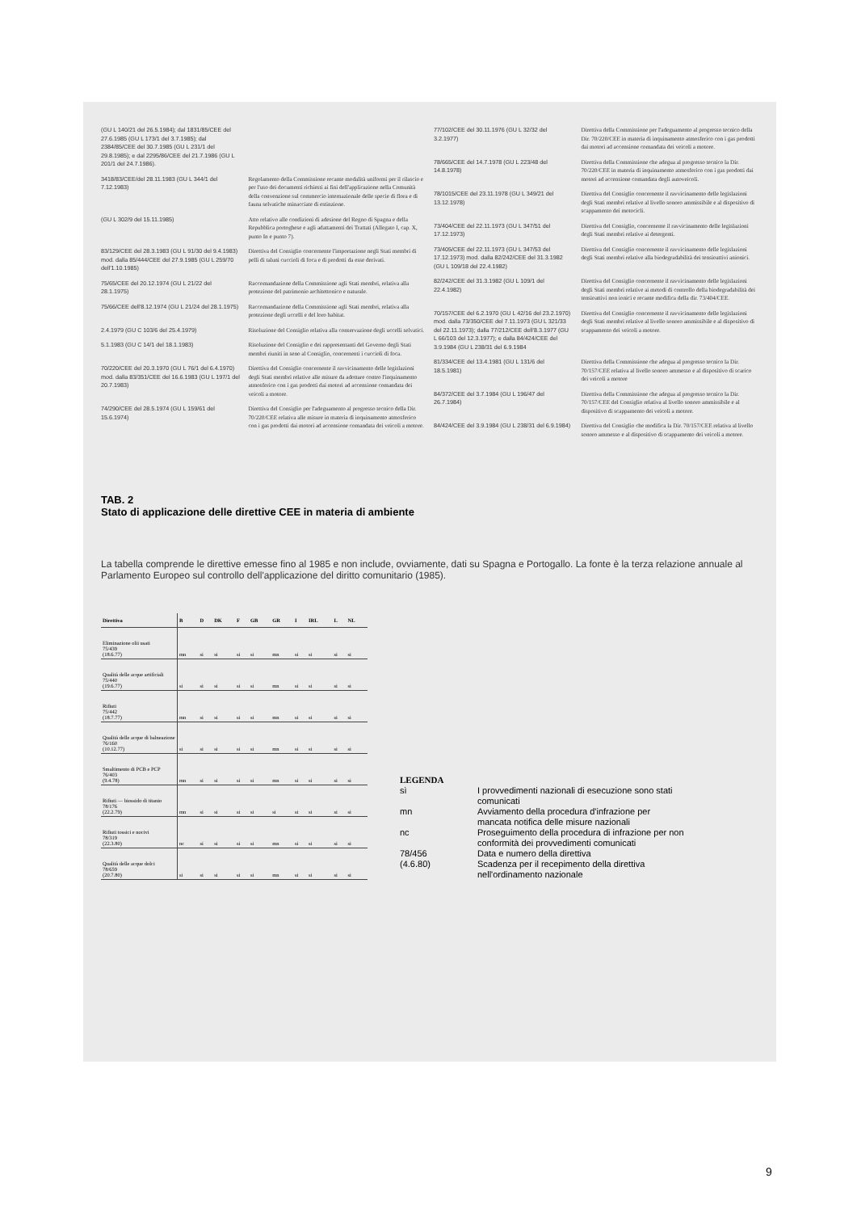(GU L 140/21 del 26.5.1984); dal 1831/85/CEE del 27.6.1985 (GU L 173/1 del 3.7.1985); dal 2384/85/CEE del 30.7.1985 (GU L 231/1 del 29.8.1985); e dal 2295/86/CEE del 21.7.1986 (GU L 201/1 del 24.7.1986).
3418/83/CEE/del 28.11.1983 (GU L 344/1 del 7.12.1983)
Regolamento della Commissione recante modalità uniformi per il rilascio e per l'uso dei documenti richiesti ai fini dell'applicazione nella Comunità della convenzione sul commercio internazionale delle specie di flora e di fauna selvatiche minacciate di estinzione.
(GU L 302/9 del 15.11.1985) Atto relativo alle condizioni di adesione del Regno di Spagna e della Repubblica portoghese e agli adattamenti dei Trattati (Allegato I, cap. X, punto In e punto 7).
83/129/CEE del 28.3.1983 (GU L 91/30 del 9.4.1983) mod. dalla 85/444/CEE del 27.9.1985 (GU L 259/70 dell'1.10.1985)
Direttiva del Consiglio concernente l'importazione negli Stati membri di pelli di taluni cuccioli di foca e di prodotti da esse derivati.
75/65/CEE del 20.12.1974 (GU L 21/22 del 28.1.1975)
Raccomandazione della Commissione agli Stati membri, relativa alla protezione del patrimonio architettonico e naturale.
75/66/CEE dell'8.12.1974 (GU L 21/24 del 28.1.1975)
Raccomandazione della Commissione agli Stati membri, relativa alla protezione degli uccelli e del loro habitat.
2.4.1979 (GU C 103/6 del 25.4.1979)
Risoluzione del Consiglio relativa alla conservazione degli uccelli selvatici.
5.1.1983 (GU C 14/1 del 18.1.1983)
Risoluzione del Consiglio e dei rappresentanti del Governo degli Stati membri riuniti in seno al Consiglio, concernenti i cuccioli di foca.
70/220/CEE del 20.3.1970 (GU L 76/1 del 6.4.1970) mod. dalla 83/351/CEE del 16.6.1983 (GU L 197/1 del 20.7.1983)
Direttiva del Consiglio concernente il ravvicinamento delle legislazioni degli Stati membri relative alle misure da adottare contro l'inquinamento atmosferico con i gas prodotti dai motori ad accensione comandata dei veicoli a motore.
74/290/CEE del 28.5.1974 (GU L 159/61 del 15.6.1974)
Direttiva del Consiglio per l'adeguamento al progresso tecnico della Dir. 70/220/CEE relativa alle misure in materia di inquinamento atmosferico con i gas prodotti dai motori ad accensione comandata dei veicoli a motore.
77/102/CEE del 30.11.1976 (GU L 32/32 del 3.2.1977)
Direttiva della Commissione per l'adeguamento al progresso tecnico della Dir. 70/220/CEE in materia di inquinamento atmosferico con i gas prodotti dai motori ad accensione comandata dei veicoli a motore.
78/665/CEE del 14.7.1978 (GU L 223/48 del 14.8.1978)
Direttiva della Commissione che adegua al progresso tecnico la Dir. 70/220/CEE in materia di inquinamento atmosferico con i gas prodotti dai motori ad accensione comandata degli autoveicoli.
78/1015/CEE del 23.11.1978 (GU L 349/21 del 13.12.1978)
Direttiva del Consiglio concernente il ravvicinamento delle legislazioni degli Stati membri relative al livello sonoro ammissibile e al dispositivo di scappamento dei motocicli.
73/404/CEE del 22.11.1973 (GU L 347/51 del 17.12.1973)
Direttiva del Consiglio, concernente il ravvicinamento delle legislazioni degli Stati membri relative ai detergenti.
73/405/CEE del 22.11.1973 (GU L 347/53 del 17.12.1973) mod. dalla 82/242/CEE del 31.3.1982 (GU L 109/18 del 22.4.1982)
Direttiva del Consiglio concernente il ravvicinamento delle legislazioni degli Stati membri relative alla biodegradabilità dei tensioattivi anionici.
82/242/CEE del 31.3.1982 (GU L 109/1 del 22.4.1982)
Direttiva del Consiglio concernente il ravvicinamento delle legislazioni degli Stati membri relative ai metodi di controllo della biodegradabilità dei tensioattivi non ionici e recante modifica della dir. 73/404/CEE.
70/157/CEE del 6.2.1970 (GU L 42/16 del 23.2.1970) mod. dalla 73/350/CEE del 7.11.1973 (GU L 321/33 del 22.11.1973); dalla 77/212/CEE dell'8.3.1977 (GU L 66/103 del 12.3.1977); e dalla 84/424/CEE del 3.9.1984 (GU L 238/31 del 6.9.1984
Direttiva del Consiglio concernente il ravvicinamento delle legislazioni degli Stati membri relative al livello sonoro ammissibile e al dispositivo di scappamento dei veicoli a motore.
81/334/CEE del 13.4.1981 (GU L 131/6 del 18.5.1981)
Direttiva della Commissione che adegua al progresso tecnico la Dir. 70/157/CEE relativa al livello sonoro ammesso e al dispositivo di scarico dei veicoli a motore
84/372/CEE del 3.7.1984 (GU L 196/47 del 26.7.1984)
Direttiva della Commissione che adegua al progresso tecnico la Dir. 70/157/CEE del Consiglio relativa al livello sonoro ammissibile e al dispositivo di scappamento dei veicoli a motore.
84/424/CEE del 3.9.1984 (GU L 238/31 del 6.9.1984)
Direttiva del Consiglio che modifica la Dir. 70/157/CEE relativa al livello sonoro ammesso e al dispositivo di scappamento dei veicoli a motore.
TAB. 2
Stato di applicazione delle direttive CEE in materia di ambiente
La tabella comprende le direttive emesse fino al 1985 e non include, ovviamente, dati su Spagna e Portogallo. La fonte è la terza relazione annuale al Parlamento Europeo sul controllo dell'applicazione del diritto comunitario (1985).
| Direttiva | B | D | DK | F | GB | GR | I | IRL | L | NL |
| --- | --- | --- | --- | --- | --- | --- | --- | --- | --- | --- |
| Eliminazione olii usati 75/439 (18.6.77) | mn | si | si | si | si | mn | si | si | si | si |
| Qualità delle acque artificiali 75/440 (19.6.77) | si | si | si | si | si | mn | si | si | si | si |
| Rifiuti 75/442 (18.7.77) | mn | si | si | si | si | mn | si | si | si | si |
| Qualità delle acque di balneazione 76/160 (10.12.77) | si | si | si | si | si | mn | si | si | si | si |
| Smaltimento di PCB e PCP 76/403 (9.4.78) | mn | si | si | si | si | mn | si | si | si | si |
| Rifiuti — biossido di titanio 78/176 (22.2.79) | mn | si | si | si | si | si | si | si | si | si |
| Rifiuti tossici e nocivi 78/319 (22.3.80) | nc | si | si | si | si | mn | si | si | si | si |
| Qualità delle acque dolci 78/659 (20.7.80) | si | si | si | si | si | mn | si | si | si | si |
LEGENDA
| sì | I provvedimenti nazionali di esecuzione sono stati comunicati |
| mn | Avviamento della procedura d'infrazione per mancata notifica delle misure nazionali |
| nc | Proseguimento della procedura di infrazione per non conformità dei provvedimenti comunicati |
| 78/456 | Data e numero della direttiva |
| (4.6.80) | Scadenza per il recepimento della direttiva nell'ordinamento nazionale |
9